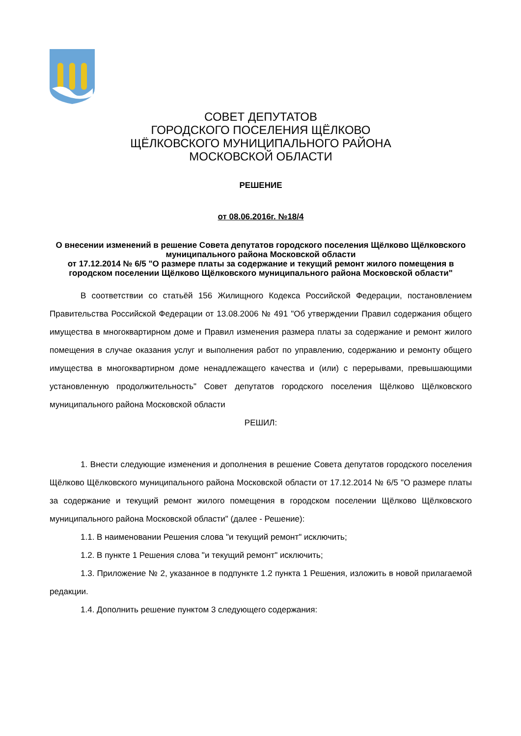СОВЕТ ДЕПУТАТОВ
ГОРОДСКОГО ПОСЕЛЕНИЯ ЩЁЛКОВО
ЩЁЛКОВСКОГО МУНИЦИПАЛЬНОГО РАЙОНА
МОСКОВСКОЙ ОБЛАСТИ
РЕШЕНИЕ
от 08.06.2016г. №18/4
О внесении изменений в решение Совета депутатов городского поселения Щёлково Щёлковского муниципального района Московской области
от 17.12.2014 № 6/5 "О размере платы за содержание и текущий ремонт жилого помещения в городском поселении Щёлково Щёлковского муниципального района Московской области"
В соответствии со статьёй 156 Жилищного Кодекса Российской Федерации, постановлением Правительства Российской Федерации от 13.08.2006 № 491 "Об утверждении Правил содержания общего имущества в многоквартирном доме и Правил изменения размера платы за содержание и ремонт жилого помещения в случае оказания услуг и выполнения работ по управлению, содержанию и ремонту общего имущества в многоквартирном доме ненадлежащего качества и (или) с перерывами, превышающими установленную продолжительность" Совет депутатов городского поселения Щёлково Щёлковского муниципального района Московской области
РЕШИЛ:
1. Внести следующие изменения и дополнения в решение Совета депутатов городского поселения Щёлково Щёлковского муниципального района Московской области от 17.12.2014 № 6/5 "О размере платы за содержание и текущий ремонт жилого помещения в городском поселении Щёлково Щёлковского муниципального района Московской области" (далее - Решение):
1.1. В наименовании Решения слова "и текущий ремонт" исключить;
1.2. В пункте 1 Решения слова "и текущий ремонт" исключить;
1.3. Приложение № 2, указанное в подпункте 1.2 пункта 1 Решения, изложить в новой прилагаемой редакции.
1.4. Дополнить решение пунктом 3 следующего содержания: